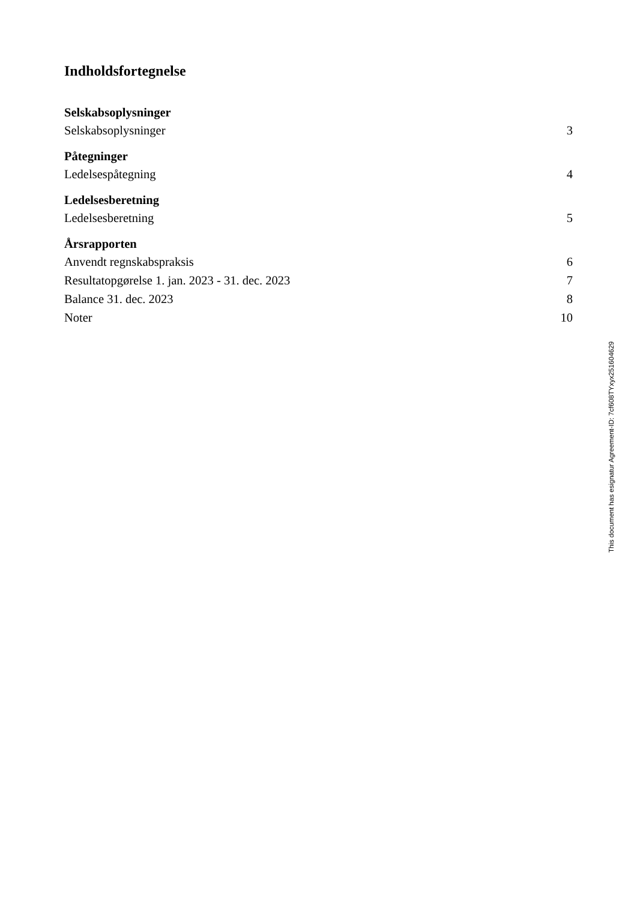Indholdsfortegnelse
| Selskabsoplysninger | |
| Selskabsoplysninger | 3 |
| Påtegninger | |
| Ledelsespåtegning | 4 |
| Ledelsesberetning | |
| Ledelsesberetning | 5 |
| Årsrapporten | |
| Anvendt regnskabspraksis | 6 |
| Resultatopgørelse 1. jan. 2023 - 31. dec. 2023 | 7 |
| Balance 31. dec. 2023 | 8 |
| Noter | 10 |
This document has esignatur Agreement-ID: 7cf608TYxyx251604629